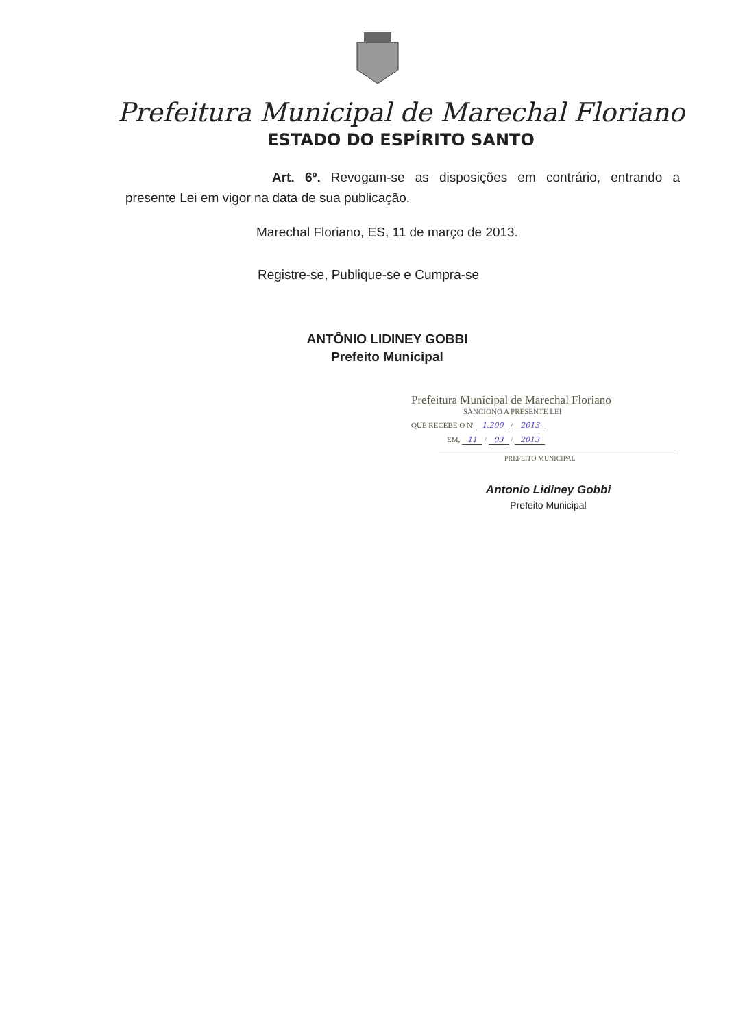Prefeitura Municipal de Marechal Floriano
ESTADO DO ESPÍRITO SANTO
Art. 6º. Revogam-se as disposições em contrário, entrando a presente Lei em vigor na data de sua publicação.
Marechal Floriano, ES, 11 de março de 2013.
Registre-se, Publique-se e Cumpra-se
ANTÔNIO LIDINEY GOBBI
Prefeito Municipal
Prefeitura Municipal de Marechal Floriano
SANCIONO A PRESENTE LEI
QUE RECEBE O Nº 1.200 / 2013
EM, 11 / 03 / 2013
PREFEITO MUNICIPAL
Antonio Lidiney Gobbi
Prefeito Municipal